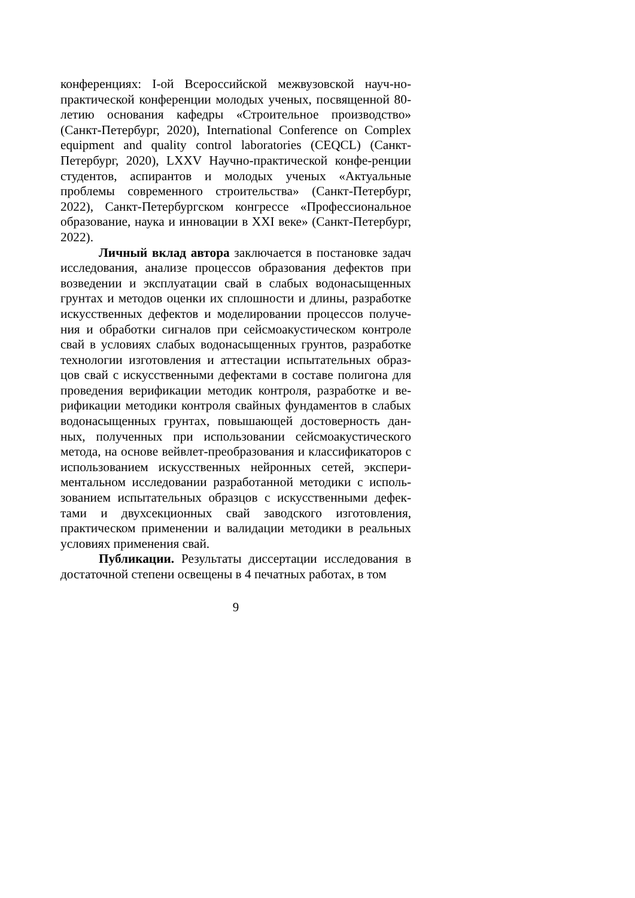конференциях: I-ой Всероссийской межвузовской науч-но-практической конференции молодых ученых, посвященной 80-летию основания кафедры «Строительное производство» (Санкт-Петербург, 2020), International Conference on Complex equipment and quality control laboratories (CEQCL) (Санкт-Петербург, 2020), LXXV Научно-практической конфе-ренции студентов, аспирантов и молодых ученых «Актуальные проблемы современного строительства» (Санкт-Петербург, 2022), Санкт-Петербургском конгрессе «Профессиональное образование, наука и инновации в XXI веке» (Санкт-Петербург, 2022).
Личный вклад автора заключается в постановке задач исследования, анализе процессов образования дефектов при возведении и эксплуатации свай в слабых водонасыщенных грунтах и методов оценки их сплошности и длины, разработке искусственных дефектов и моделировании процессов получе-ния и обработки сигналов при сейсмоакустическом контроле свай в условиях слабых водонасыщенных грунтов, разработке технологии изготовления и аттестации испытательных образ-цов свай с искусственными дефектами в составе полигона для проведения верификации методик контроля, разработке и ве-рификации методики контроля свайных фундаментов в слабых водонасыщенных грунтах, повышающей достоверность дан-ных, полученных при использовании сейсмоакустического метода, на основе вейвлет-преобразования и классификаторов с использованием искусственных нейронных сетей, экспери-ментальном исследовании разработанной методики с исполь-зованием испытательных образцов с искусственными дефек-тами и двухсекционных свай заводского изготовления, практическом применении и валидации методики в реальных условиях применения свай.
Публикации. Результаты диссертации исследования в достаточной степени освещены в 4 печатных работах, в том
9